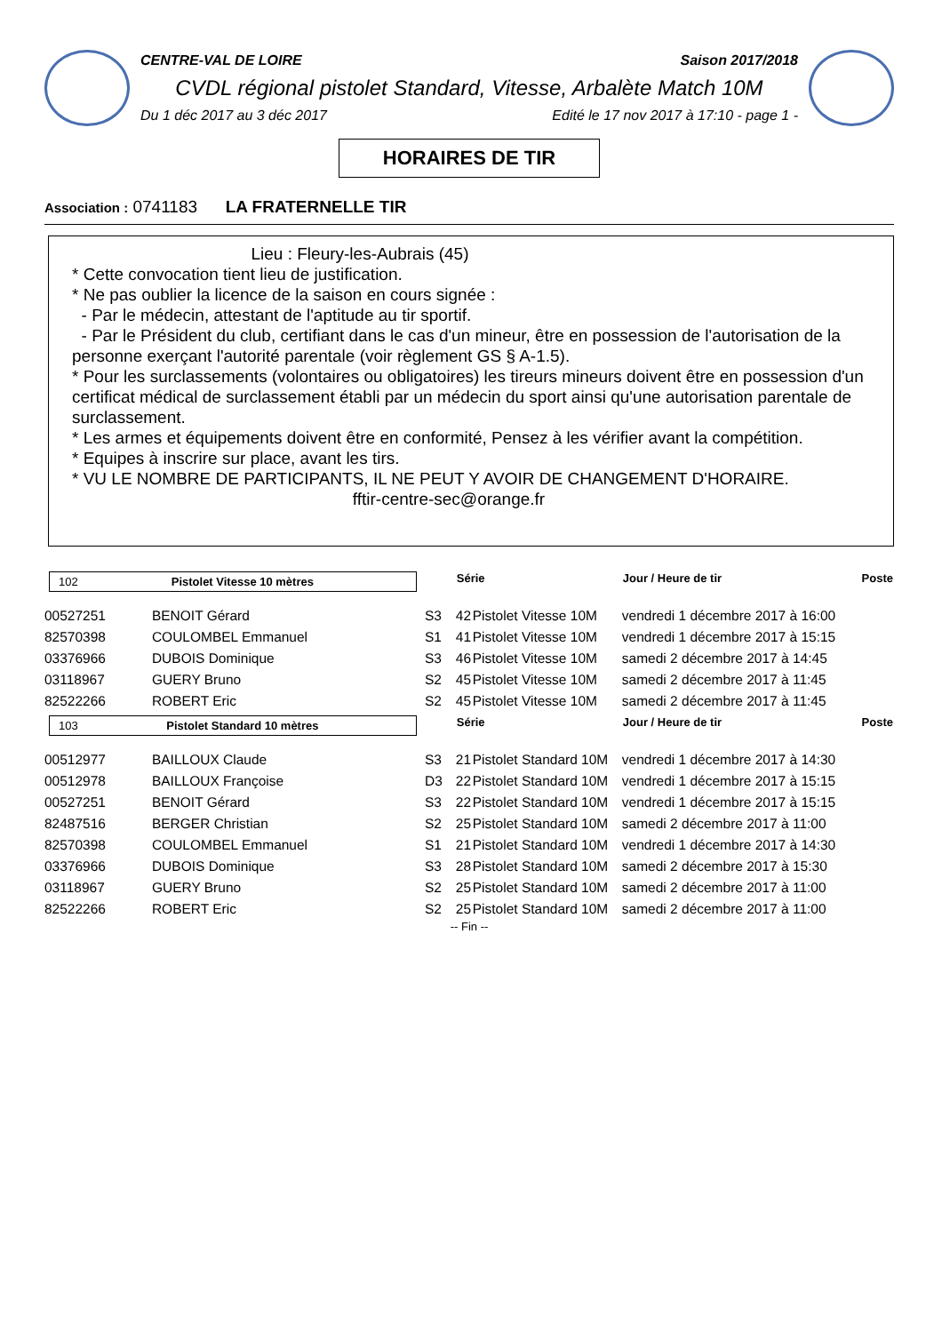CENTRE-VAL DE LOIRE Saison 2017/2018
CVDL régional pistolet Standard, Vitesse, Arbalète Match 10M
Du 1 déc 2017 au 3 déc 2017 Edité le 17 nov 2017 à 17:10 - page 1 -
HORAIRES DE TIR
Association : 0741183 LA FRATERNELLE TIR
Lieu : Fleury-les-Aubrais (45)
* Cette convocation tient lieu de justification.
* Ne pas oublier la licence de la saison en cours signée :
- Par le médecin, attestant de l'aptitude au tir sportif.
- Par le Président du club, certifiant dans le cas d'un mineur, être en possession de l'autorisation de la personne exerçant l'autorité parentale (voir règlement GS § A-1.5).
* Pour les surclassements (volontaires ou obligatoires) les tireurs mineurs doivent être en possession d'un certificat médical de surclassement établi par un médecin du sport ainsi qu'une autorisation parentale de surclassement.
* Les armes et équipements doivent être en conformité, Pensez à les vérifier avant la compétition.
* Equipes à inscrire sur place, avant les tirs.
* VU LE NOMBRE DE PARTICIPANTS, IL NE PEUT Y AVOIR DE CHANGEMENT D'HORAIRE.
fftir-centre-sec@orange.fr
| 102 Pistolet Vitesse 10 mètres | | | Série | | Jour / Heure de tir | Poste |
| --- | --- | --- | --- | --- | --- | --- |
| 00527251 | BENOIT Gérard | S3 | 42 | Pistolet Vitesse 10M | vendredi 1 décembre 2017 à 16:00 | |
| 82570398 | COULOMBEL Emmanuel | S1 | 41 | Pistolet Vitesse 10M | vendredi 1 décembre 2017 à 15:15 | |
| 03376966 | DUBOIS Dominique | S3 | 46 | Pistolet Vitesse 10M | samedi 2 décembre 2017 à 14:45 | |
| 03118967 | GUERY Bruno | S2 | 45 | Pistolet Vitesse 10M | samedi 2 décembre 2017 à 11:45 | |
| 82522266 | ROBERT Eric | S2 | 45 | Pistolet Vitesse 10M | samedi 2 décembre 2017 à 11:45 | |
| 103 Pistolet Standard 10 mètres | | | Série | | Jour / Heure de tir | Poste |
| 00512977 | BAILLOUX Claude | S3 | 21 | Pistolet Standard 10M | vendredi 1 décembre 2017 à 14:30 | |
| 00512978 | BAILLOUX Françoise | D3 | 22 | Pistolet Standard 10M | vendredi 1 décembre 2017 à 15:15 | |
| 00527251 | BENOIT Gérard | S3 | 22 | Pistolet Standard 10M | vendredi 1 décembre 2017 à 15:15 | |
| 82487516 | BERGER Christian | S2 | 25 | Pistolet Standard 10M | samedi 2 décembre 2017 à 11:00 | |
| 82570398 | COULOMBEL Emmanuel | S1 | 21 | Pistolet Standard 10M | vendredi 1 décembre 2017 à 14:30 | |
| 03376966 | DUBOIS Dominique | S3 | 28 | Pistolet Standard 10M | samedi 2 décembre 2017 à 15:30 | |
| 03118967 | GUERY Bruno | S2 | 25 | Pistolet Standard 10M | samedi 2 décembre 2017 à 11:00 | |
| 82522266 | ROBERT Eric | S2 | 25 | Pistolet Standard 10M | samedi 2 décembre 2017 à 11:00 | |
-- Fin --